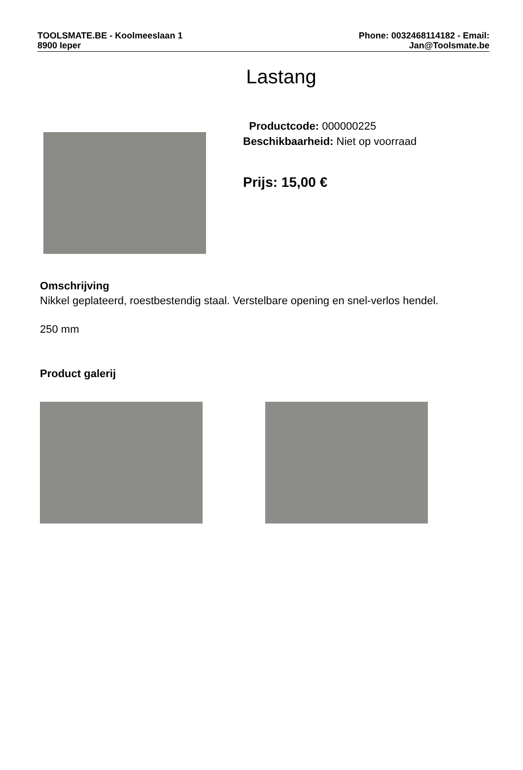TOOLSMATE.BE - Koolmeeslaan 1
8900 Ieper
Phone: 0032468114182 - Email:
Jan@Toolsmate.be
Lastang
Productcode: 000000225
Beschikbaarheid: Niet op voorraad
Prijs: 15,00 €
Omschrijving
Nikkel geplateerd, roestbestendig staal. Verstelbare opening en snel-verlos hendel.
250 mm
Product galerij